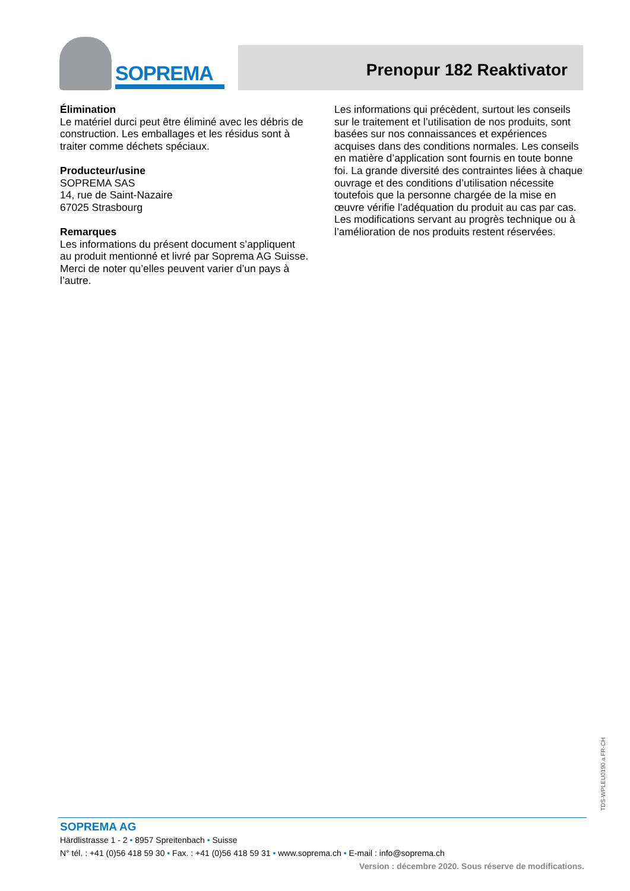SOPREMA
Prenopur 182 Reaktivator
Élimination
Le matériel durci peut être éliminé avec les débris de construction. Les emballages et les résidus sont à traiter comme déchets spéciaux.
Producteur/usine
SOPREMA SAS
14, rue de Saint-Nazaire
67025 Strasbourg
Remarques
Les informations du présent document s’appliquent au produit mentionné et livré par Soprema AG Suisse. Merci de noter qu’elles peuvent varier d’un pays à l’autre.
Les informations qui précèdent, surtout les conseils sur le traitement et l’utilisation de nos produits, sont basées sur nos connaissances et expériences acquises dans des conditions normales. Les conseils en matière d’application sont fournis en toute bonne foi. La grande diversité des contraintes liées à chaque ouvrage et des conditions d’utilisation nécessite toutefois que la personne chargée de la mise en œuvre vérifie l’adéquation du produit au cas par cas. Les modifications servant au progrès technique ou à l’amélioration de nos produits restent réservées.
TDS-WPLEU0190.a.FR-CH
SOPREMA AG
Härdlistrasse 1 - 2 • 8957 Spreitenbach • Suisse
N° tél. : +41 (0)56 418 59 30 • Fax. : +41 (0)56 418 59 31 • www.soprema.ch • E-mail : info@soprema.ch
Version : décembre 2020. Sous réserve de modifications.